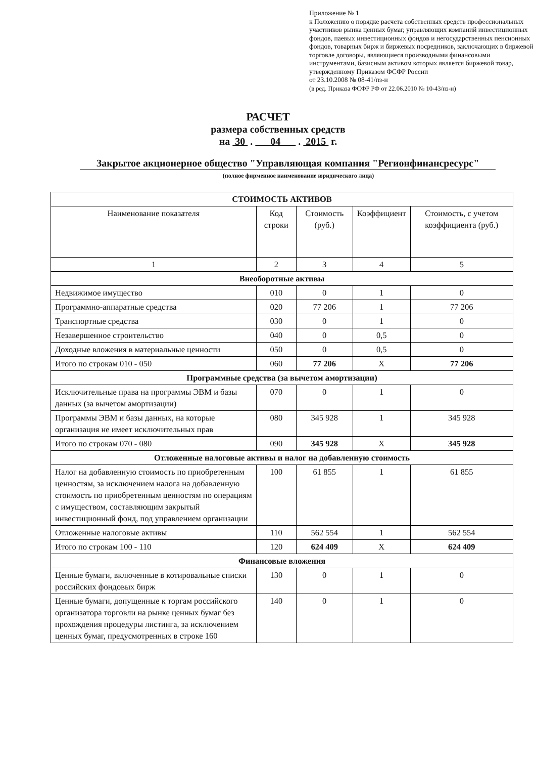Приложение № 1
к Положению о порядке расчета собственных средств профессиональных участников рынка ценных бумаг, управляющих компаний инвестиционных фондов, паевых инвестиционных фондов и негосударственных пенсионных фондов, товарных бирж и биржевых посредников, заключающих в биржевой торговле договоры, являющиеся производными финансовыми инструментами, базисным активом которых является биржевой товар, утвержденному Приказом ФСФР России
от 23.10.2008 № 08-41/пз-н
(в ред. Приказа ФСФР РФ от 22.06.2010 № 10-43/пз-н)
РАСЧЕТ
размера собственных средств
на 30 . 04 . 2015 г.
Закрытое акционерное общество "Управляющая компания "Регионфинансресурс"
(полное фирменное наименование юридического лица)
| СТОИМОСТЬ АКТИВОВ | | | | |
| Наименование показателя | Код строки | Стоимость (руб.) | Коэффициент | Стоимость, с учетом коэффициента (руб.) |
| 1 | 2 | 3 | 4 | 5 |
| Внеоборотные активы | | | | |
| Недвижимое имущество | 010 | 0 | 1 | 0 |
| Программно-аппаратные средства | 020 | 77 206 | 1 | 77 206 |
| Транспортные средства | 030 | 0 | 1 | 0 |
| Незавершенное строительство | 040 | 0 | 0,5 | 0 |
| Доходные вложения в материальные ценности | 050 | 0 | 0,5 | 0 |
| Итого по строкам 010 - 050 | 060 | 77 206 | X | 77 206 |
| Программные средства (за вычетом амортизации) | | | | |
| Исключительные права на программы ЭВМ и базы данных (за вычетом амортизации) | 070 | 0 | 1 | 0 |
| Программы ЭВМ и базы данных, на которые организация не имеет исключительных прав | 080 | 345 928 | 1 | 345 928 |
| Итого по строкам 070 - 080 | 090 | 345 928 | X | 345 928 |
| Отложенные налоговые активы и налог на добавленную стоимость | | | | |
| Налог на добавленную стоимость по приобретенным ценностям, за исключением налога на добавленную стоимость по приобретенным ценностям по операциям с имуществом, составляющим закрытый инвестиционный фонд, под управлением организации | 100 | 61 855 | 1 | 61 855 |
| Отложенные налоговые активы | 110 | 562 554 | 1 | 562 554 |
| Итого по строкам 100 - 110 | 120 | 624 409 | X | 624 409 |
| Финансовые вложения | | | | |
| Ценные бумаги, включенные в котировальные списки российских фондовых бирж | 130 | 0 | 1 | 0 |
| Ценные бумаги, допущенные к торгам российского организатора торговли на рынке ценных бумаг без прохождения процедуры листинга, за исключением ценных бумаг, предусмотренных в строке 160 | 140 | 0 | 1 | 0 |